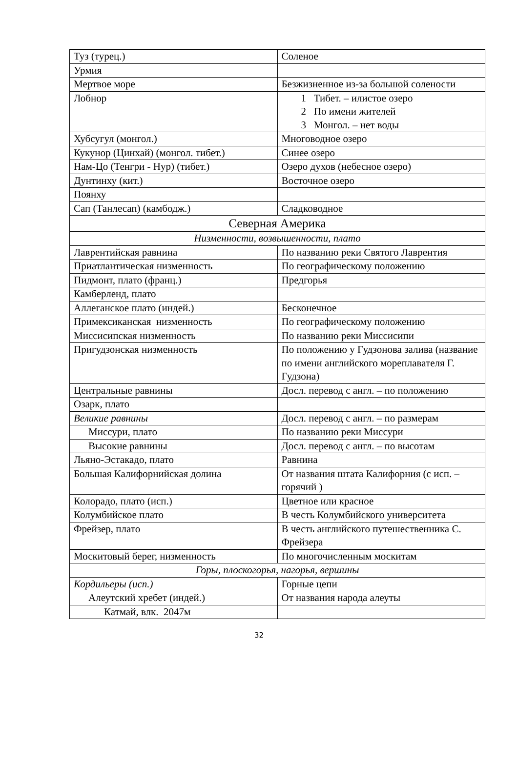| Туз (турец.) | Соленое |
| Урмия | |
| Мертвое море | Безжизненное из-за большой солености |
| Лобнор | 1 Тибет. – илистое озеро 2 По имени жителей 3 Монгол. – нет воды |
| Хубсугул (монгол.) | Многоводное озеро |
| Кукунор (Цинхай) (монгол. тибет.) | Синее озеро |
| Нам-Цо (Тенгри - Нур) (тибет.) | Озеро духов (небесное озеро) |
| Дунтинху (кит.) | Восточное озеро |
| Поянху | |
| Сап (Танлесап) (камбодж.) | Сладководное |
| Северная Америка | |
| Низменности, возвышенности, плато | |
| Лаврентийская равнина | По названию реки Святого Лаврентия |
| Приатлантическая низменность | По географическому положению |
| Пидмонт, плато (франц.) | Предгорья |
| Камберленд, плато | |
| Аллеганское плато (индей.) | Бесконечное |
| Примексиканская низменность | По географическому положению |
| Миссисипская низменность | По названию реки Миссисипи |
| Пригудзонская низменность | По положению у Гудзонова залива (название по имени английского мореплавателя Г. Гудзона) |
| Центральные равнины | Досл. перевод с англ. – по положению |
| Озарк, плато | |
| Великие равнины | Досл. перевод с англ. – по размерам |
| Миссури, плато | По названию реки Миссури |
| Высокие равнины | Досл. перевод с англ. – по высотам |
| Льяно-Эстакадо, плато | Равнина |
| Большая Калифорнийская долина | От названия штата Калифорния (с исп. – горячий ) |
| Колорадо, плато (исп.) | Цветное или красное |
| Колумбийское плато | В честь Колумбийского университета |
| Фрейзер, плато | В честь английского путешественника С. Фрейзера |
| Москитовый берег, низменность | По многочисленным москитам |
| Горы, плоскогорья, нагорья, вершины | |
| Кордильеры (исп.) | Горные цепи |
| Алеутский хребет (индей.) | От названия народа алеуты |
| Катмай, влк. 2047м | |
32